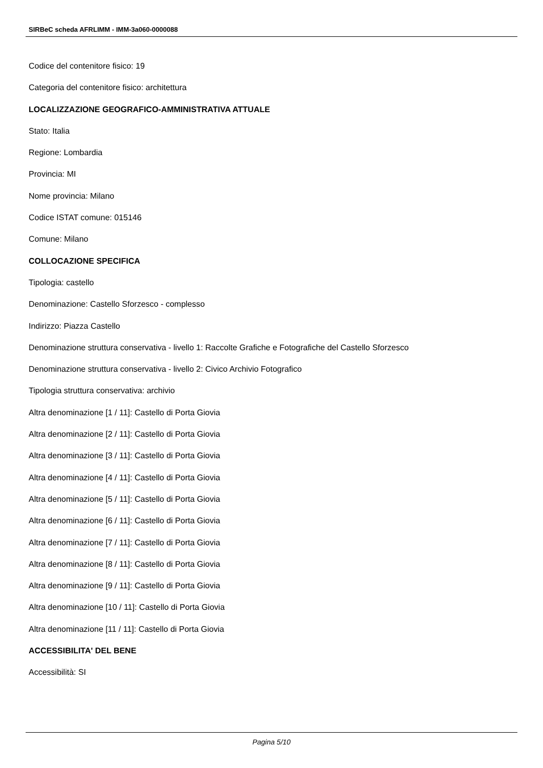SIRBeC scheda AFRLIMM - IMM-3a060-0000088
Codice del contenitore fisico: 19
Categoria del contenitore fisico: architettura
LOCALIZZAZIONE GEOGRAFICO-AMMINISTRATIVA ATTUALE
Stato: Italia
Regione: Lombardia
Provincia: MI
Nome provincia: Milano
Codice ISTAT comune: 015146
Comune: Milano
COLLOCAZIONE SPECIFICA
Tipologia: castello
Denominazione: Castello Sforzesco - complesso
Indirizzo: Piazza Castello
Denominazione struttura conservativa - livello 1: Raccolte Grafiche e Fotografiche del Castello Sforzesco
Denominazione struttura conservativa - livello 2: Civico Archivio Fotografico
Tipologia struttura conservativa: archivio
Altra denominazione [1 / 11]: Castello di Porta Giovia
Altra denominazione [2 / 11]: Castello di Porta Giovia
Altra denominazione [3 / 11]: Castello di Porta Giovia
Altra denominazione [4 / 11]: Castello di Porta Giovia
Altra denominazione [5 / 11]: Castello di Porta Giovia
Altra denominazione [6 / 11]: Castello di Porta Giovia
Altra denominazione [7 / 11]: Castello di Porta Giovia
Altra denominazione [8 / 11]: Castello di Porta Giovia
Altra denominazione [9 / 11]: Castello di Porta Giovia
Altra denominazione [10 / 11]: Castello di Porta Giovia
Altra denominazione [11 / 11]: Castello di Porta Giovia
ACCESSIBILITA' DEL BENE
Accessibilità: SI
Pagina 5/10